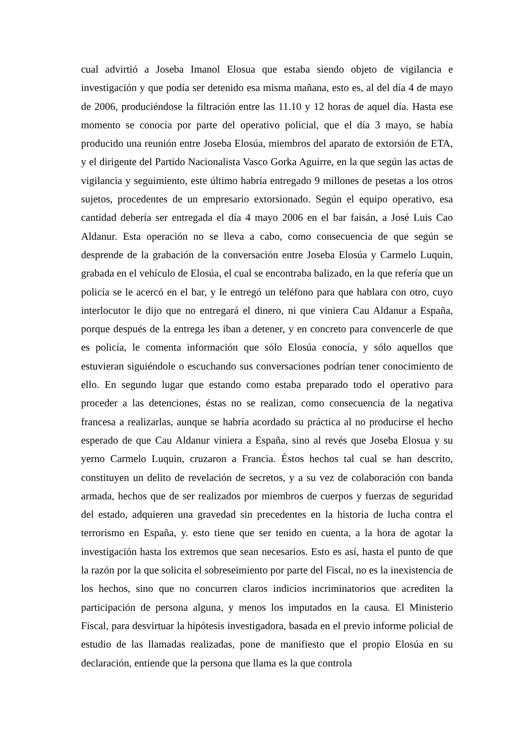cual advirtió a Joseba Imanol Elosua que estaba siendo objeto de vigilancia e investigación y que podía ser detenido esa misma mañana, esto es, al del día 4 de mayo de 2006, produciéndose la filtración entre las 11.10 y 12 horas de aquel día. Hasta ese momento se conocía por parte del operativo policial, que el día 3 mayo, se había producido una reunión entre Joseba Elosúa, miembros del aparato de extorsión de ETA, y el dirigente del Partido Nacionalista Vasco Gorka Aguirre, en la que según las actas de vigilancia y seguimiento, este último habría entregado 9 millones de pesetas a los otros sujetos, procedentes de un empresario extorsionado. Según el equipo operativo, esa cantidad debería ser entregada el día 4 mayo 2006 en el bar faisán, a José Luis Cao Aldanur. Esta operación no se lleva a cabo, como consecuencia de que según se desprende de la grabación de la conversación entre Joseba Elosúa y Carmelo Luquin, grabada en el vehículo de Elosúa, el cual se encontraba balizado, en la que refería que un policía se le acercó en el bar, y le entregó un teléfono para que hablara con otro, cuyo interlocutor le dijo que no entregará el dinero, ni que viniera Cau Aldanur a España, porque después de la entrega les iban a detener, y en concreto para convencerle de que es policía, le comenta información que sólo Elosúa conocía, y sólo aquellos que estuvieran siguiéndole o escuchando sus conversaciones podrían tener conocimiento de ello. En segundo lugar que estando como estaba preparado todo el operativo para proceder a las detenciones, éstas no se realizan, como consecuencia de la negativa francesa a realizarlas, aunque se habría acordado su práctica al no producirse el hecho esperado de que Cau Aldanur viniera a España, sino al revés que Joseba Elosua y su yerno Carmelo Luquin, cruzaron a Francia. Éstos hechos tal cual se han descrito, constituyen un delito de revelación de secretos, y a su vez de colaboración con banda armada, hechos que de ser realizados por miembros de cuerpos y fuerzas de seguridad del estado, adquieren una gravedad sin precedentes en la historia de lucha contra el terrorismo en España, y. esto tiene que ser tenido en cuenta, a la hora de agotar la investigación hasta los extremos que sean necesarios. Esto es así, hasta el punto de que la razón por la que solicita el sobreseimiento por parte del Fiscal, no es la inexistencia de los hechos, sino que no concurren claros indicios incriminatorios que acrediten la participación de persona alguna, y menos los imputados en la causa. El Ministerio Fiscal, para desvirtuar la hipótesis investigadora, basada en el previo informe policial de estudio de las llamadas realizadas, pone de manifiesto que el propio Elosúa en su declaración, entiende que la persona que llama es la que controla